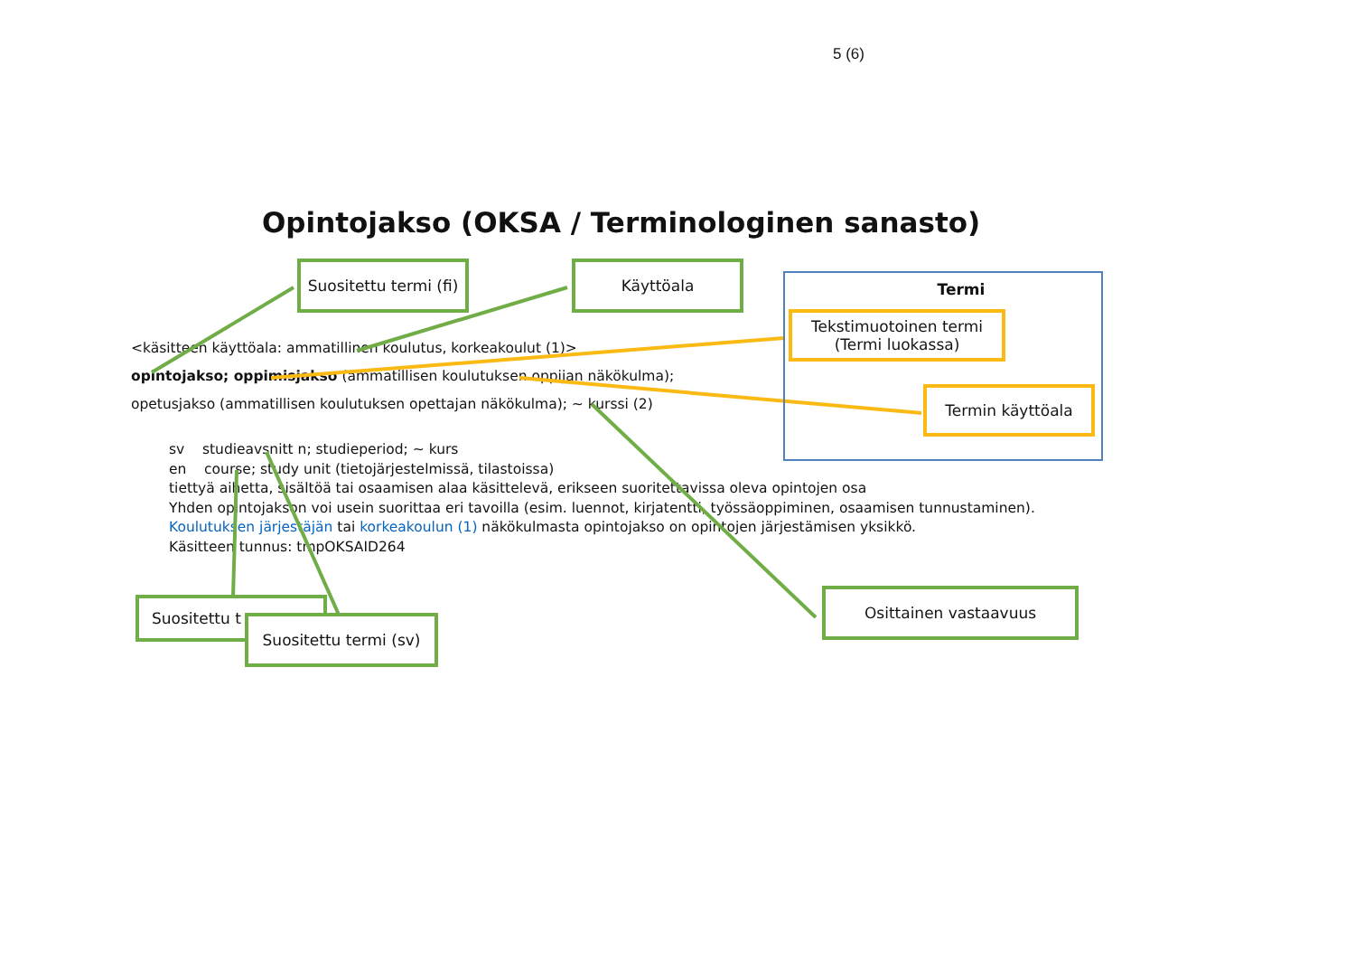5 (6)
Opintojakso (OKSA / Terminologinen sanasto)
<käsitteen käyttöala: ammatillinen koulutus, korkeakoulut (1)>
opintojakso; oppimisjakso (ammatillisen koulutuksen oppijan näkökulma);
opetusjakso (ammatillisen koulutuksen opettajan näkökulma); ~ kurssi (2)
sv studieavsnitt n; studieperiod; ~ kurs
en course; study unit (tietojärjestelmissä, tilastoissa)
tiettyä aihetta, sisältöä tai osaamisen alaa käsittelevä, erikseen suoritettavissa oleva opintojen osa
Yhden opintojakson voi usein suorittaa eri tavoilla (esim. luennot, kirjatentti, työssäoppiminen, osaamisen tunnustaminen).
Koulutuksen järjestäjän tai korkeakoulun (1) näkökulmasta opintojakso on opintojen järjestämisen yksikkö.
Käsitteen tunnus: tmpOKSAID264
Suositettu termi (fi)
Käyttöala
Termi
Tekstimuotoinen termi
(Termi luokassa)
Termin käyttöala
Osittainen vastaavuus
Suositettu t
Suositettu termi (sv)